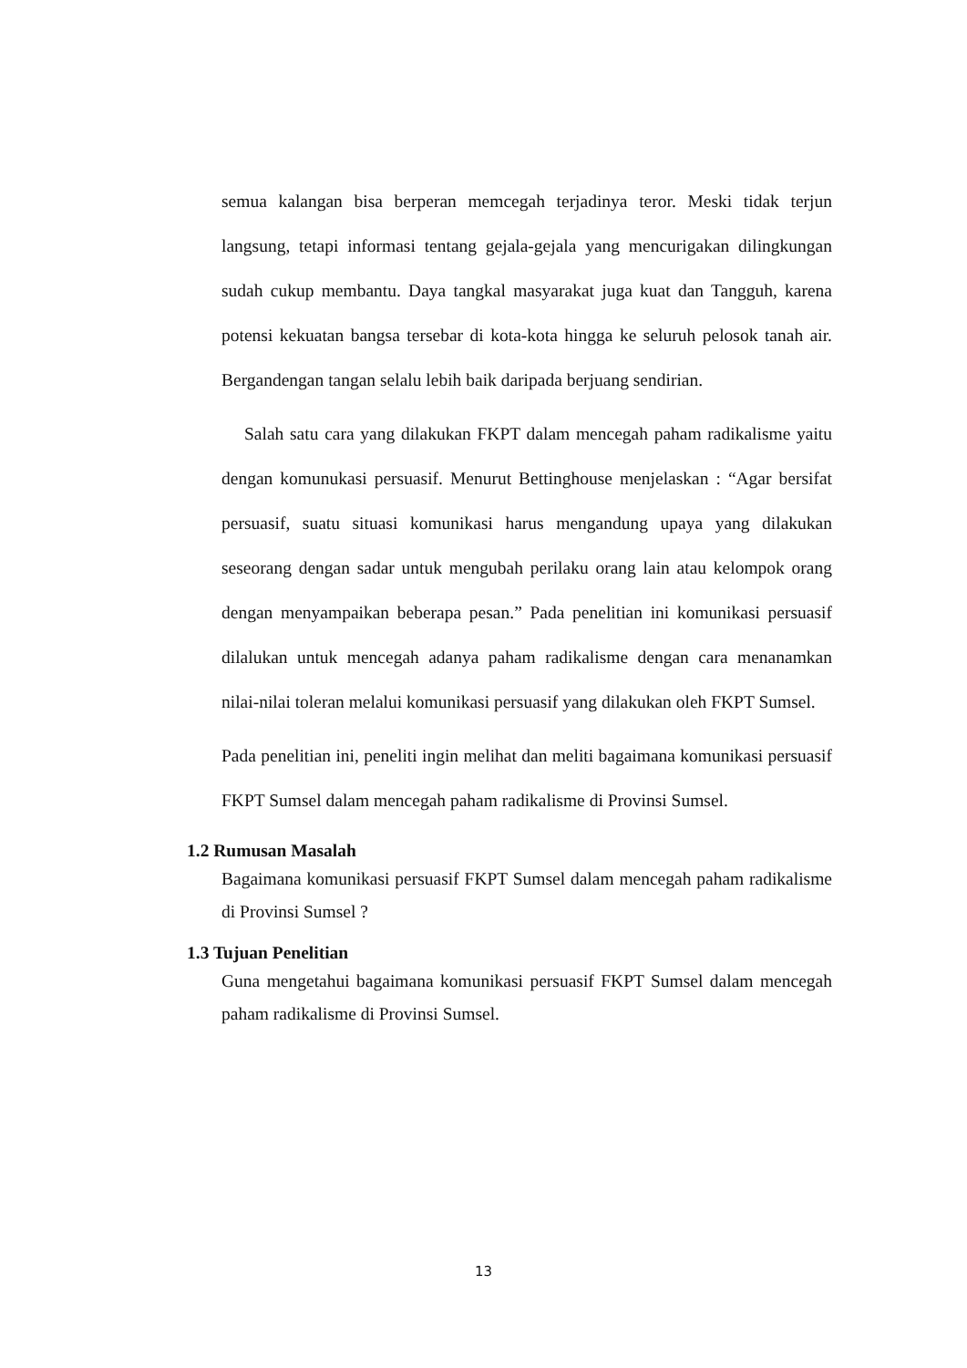semua kalangan bisa berperan memcegah terjadinya teror. Meski tidak terjun langsung, tetapi informasi tentang gejala-gejala yang mencurigakan dilingkungan sudah cukup membantu. Daya tangkal masyarakat juga kuat dan Tangguh, karena potensi kekuatan bangsa tersebar di kota-kota hingga ke seluruh pelosok tanah air. Bergandengan tangan selalu lebih baik daripada berjuang sendirian.
Salah satu cara yang dilakukan FKPT dalam mencegah paham radikalisme yaitu dengan komunukasi persuasif. Menurut Bettinghouse menjelaskan : “Agar bersifat persuasif, suatu situasi komunikasi harus mengandung upaya yang dilakukan seseorang dengan sadar untuk mengubah perilaku orang lain atau kelompok orang dengan menyampaikan beberapa pesan.” Pada penelitian ini komunikasi persuasif dilalukan untuk mencegah adanya paham radikalisme dengan cara menanamkan nilai-nilai toleran melalui komunikasi persuasif yang dilakukan oleh FKPT Sumsel.
Pada penelitian ini, peneliti ingin melihat dan meliti bagaimana komunikasi persuasif FKPT Sumsel dalam mencegah paham radikalisme di Provinsi Sumsel.
1.2 Rumusan Masalah
Bagaimana komunikasi persuasif FKPT Sumsel dalam mencegah paham radikalisme di Provinsi Sumsel ?
1.3 Tujuan Penelitian
Guna mengetahui bagaimana komunikasi persuasif FKPT Sumsel dalam mencegah paham radikalisme di Provinsi Sumsel.
13